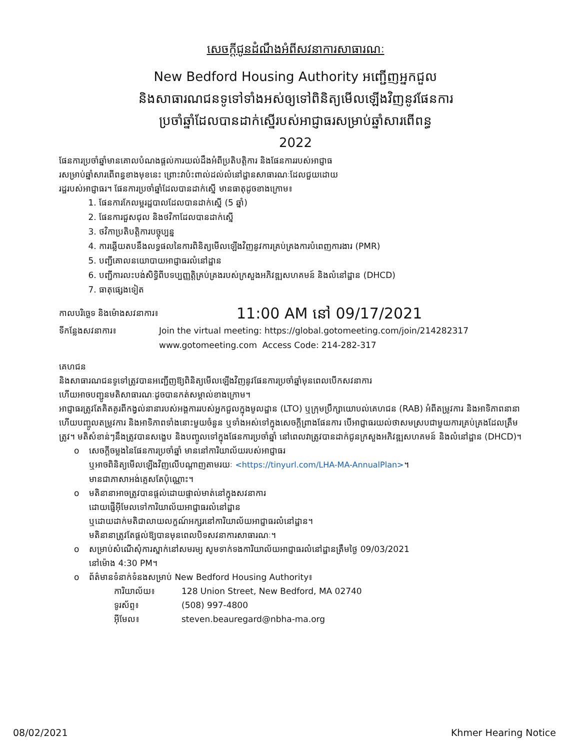សេចក្ដីជូនដំណឹងអំពីសវនាការសាធារណៈ
New Bedford Housing Authority អញ្ជើញអ្នកជួល
និងសាធារណជនទូទៅទាំងអស់ឲ្យទៅពិនិត្យមើលឡើងវិញនូវផែនការ
ប្រចាំឆ្នាំដែលបានដាក់ស្នើរបស់អាជ្ញាធរសម្រាប់ឆ្នាំសារពើពន្ធ
2022
ផែនការប្រចាំឆ្នាំមានគោលបំណងផ្តល់ការយល់ដឹងអំពីប្រតិបត្តិការ និងផែនការរបស់អាជ្ញាធ
រសម្រាប់ឆ្នាំសារពើពន្ធខាងមុខនេះ ព្រោះវាប៉ះពាល់ដល់លំនៅដ្ឋានសាធារណៈដែលជួយដោយ
រដ្ឋរបស់អាជ្ញាធរ។ ផែនការប្រចាំឆ្នាំដែលបានដាក់ស្នើ មានធាតុដូចខាងក្រោម៖
1. ផែនការកែលម្អរដ្ឋបាលដែលបានដាក់ស្នើ (5 ឆ្នាំ)
2. ផែនការជួសជុល និងថវិកាដែលបានដាក់ស្នើ
3. ថវិកាប្រតិបត្តិការបច្ចុប្បន្ន
4. ការឆ្លើយតបនឹងលទ្ធផលនៃការពិនិត្យមើលឡើងវិញនូវការគ្រប់គ្រងការបំពេញការងារ (PMR)
5. បញ្ជីគោលនយោបាយអាជ្ញាធរលំនៅដ្ឋាន
6. បញ្ជីការលះបង់សិទ្ធិពីបទប្បញ្ញត្តិគ្រប់គ្រងរបស់ក្រសួងអភិវឌ្ឍសហគមន៍ និងលំនៅដ្ឋាន (DHCD)
7. ធាតុផ្សេងទៀត
កាលបរិច្ឆេទ និងម៉ោងសវនាការ៖ 11:00 AM នៅ 09/17/2021
ទីកន្លែងសវនាការ៖ Join the virtual meeting: https://global.gotomeeting.com/join/214282317
www.gotomeeting.com Access Code: 214-282-317
គេហជន
និងសាធារណជនទូទៅត្រូវបានអញ្ជើញឱ្យពិនិត្យមើលឡើងវិញនូវផែនការប្រចាំឆ្នាំមុនពេលបើកសវនាការ
ហើយអាចបញ្ជូនមតិសាធារណៈដូចបានកត់សម្គាល់ខាងក្រោម។
អាជ្ញាធរត្រូវតែគិតគូរពីកង្វល់នានារបស់អង្គការរបស់អ្នកជួលក្នុងមូលដ្ឋាន (LTO) ឬក្រុមប្រឹក្សាយោបល់គេហជន (RAB) អំពីតម្រូវការ និងអាទិភាពនានា ហើយបញ្ចូលតម្រូវការ និងអាទិភាពទាំងនោះមួយចំនួន ឬទាំងអស់ទៅក្នុងសេចក្ដីព្រាងផែនការ បើអាជ្ញាធរយល់ថាសមស្របជាមួយការគ្រប់គ្រងដែលត្រឹមត្រូវ។ មតិសំខាន់ៗនឹងត្រូវបានសង្ខេប និងបញ្ចូលទៅក្នុងផែនការប្រចាំឆ្នាំ នៅពេលវាត្រូវបានដាក់ជូនក្រសួងអភិវឌ្ឍសហគមន៍ និងលំនៅដ្ឋាន (DHCD)។
o សេចក្ដីចម្លងនៃផែនការប្រចាំឆ្នាំ មាននៅការិយាល័យរបស់អាជ្ញាធរ
ឬអាចពិនិត្យមើលឡើងវិញលើបណ្ដាញតាមរយៈ <https://tinyurl.com/LHA-MA-AnnualPlan>។
មានជាភាសាអង់គ្លេសតែប៉ុណ្ណោះ។
o មតិនានាអាចត្រូវបានផ្ដល់ដោយផ្ទាល់មាត់នៅក្នុងសវនាការ
ដោយផ្ញើអ៊ីមែលទៅការិយាល័យអាជ្ញាធរលំនៅដ្ឋាន
ឬដោយដាក់មតិជាលាយលក្ខណ៍អក្សរនៅការិយាល័យអាជ្ញាធរលំនៅដ្ឋាន។
មតិនានាត្រូវតែផ្ដល់ឱ្យបានមុនពេលបិទសវនាការសាធារណៈ។
o សម្រាប់សំណើសុំការស្នាក់នៅសមរម្យ សូមទាក់ទងការិយាល័យអាជ្ញាធរលំនៅដ្ឋានត្រឹមថ្ងៃ 09/03/2021
នៅម៉ោង 4:30 PM។
o ព័ត៌មានទំនាក់ទំនងសម្រាប់ New Bedford Housing Authority៖
ការិយាល័យ៖ 128 Union Street, New Bedford, MA 02740
ទូរស័ព្ទ៖ (508) 997-4800
អ៊ីមែល៖ steven.beauregard@nbha-ma.org
08/02/2021 Khmer Hearing Notice